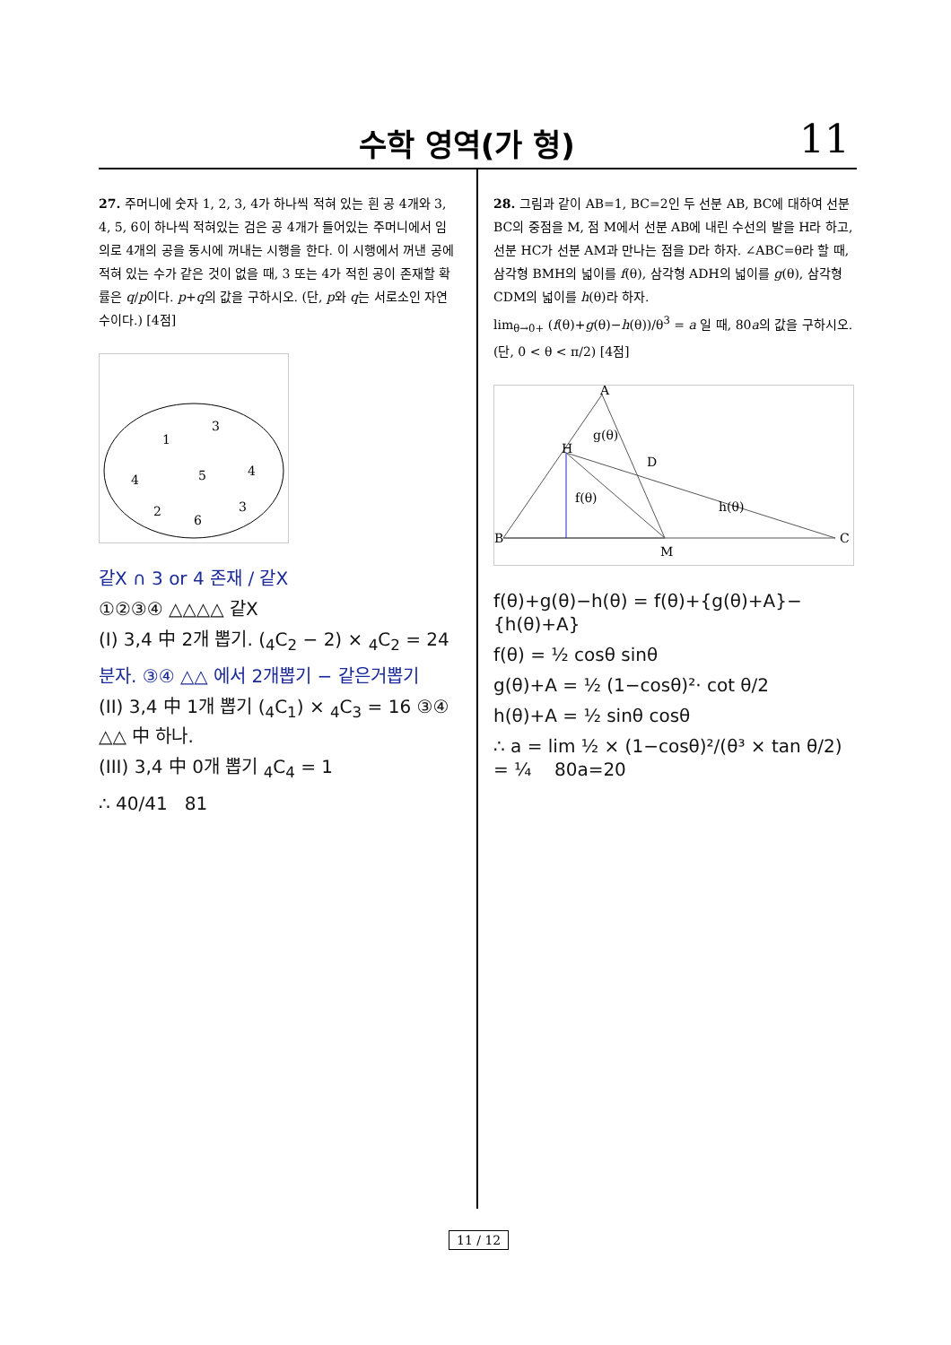수학 영역(가 형) 11
27. 주머니에 숫자 1, 2, 3, 4가 하나씩 적혀 있는 흰 공 4개와 3, 4, 5, 6이 하나씩 적혀있는 검은 공 4개가 들어있는 주머니에서 임의로 4개의 공을 동시에 꺼내는 시행을 한다. 이 시행에서 꺼낸 공에 적혀 있는 수가 같은 것이 없을 때, 3 또는 4가 적힌 공이 존재할 확률은 q/p이다. p+q의 값을 구하시오. (단, p와 q는 서로소인 자연수이다.) [4점]
1
3
4
5
4
2
6
3
같X ∩ 3 or 4 존재 / 같X
①②③④ △△△△ 같X
(I) 3,4 中 2개 뽑기. (<sub>4</sub>C<sub>2</sub> − 2) × <sub>4</sub>C<sub>2</sub> = 24
분자. ③④ △△ 에서 2개뽑기 − 같은거뽑기
(II) 3,4 中 1개 뽑기 (<sub>4</sub>C<sub>1</sub>) × <sub>4</sub>C<sub>3</sub> = 16 ③④ △△ 中 하나.
(III) 3,4 中 0개 뽑기 <sub>4</sub>C<sub>4</sub> = 1
∴ 40/41 81
28. 그림과 같이 AB=1, BC=2인 두 선분 AB, BC에 대하여 선분 BC의 중점을 M, 점 M에서 선분 AB에 내린 수선의 발을 H라 하고, 선분 HC가 선분 AM과 만나는 점을 D라 하자. ∠ABC=θ라 할 때, 삼각형 BMH의 넓이를 f(θ), 삼각형 ADH의 넓이를 g(θ), 삼각형 CDM의 넓이를 h(θ)라 하자.
lim<sub>θ→0+</sub> (f(θ)+g(θ)−h(θ))/θ<sup>3</sup> = a 일 때, 80a의 값을 구하시오.
(단, 0 < θ < π/2) [4점]
B
A
H
D
M
C
f(θ)
g(θ)
h(θ)
f(θ)+g(θ)−h(θ) = f(θ)+{g(θ)+A}−{h(θ)+A}
f(θ) = ½ cosθ sinθ
g(θ)+A = ½ (1−cosθ)²· cot θ/2
h(θ)+A = ½ sinθ cosθ
∴ a = lim ½ × (1−cosθ)²/(θ³ × tan θ/2) = ¼ 80a=20
11 / 12